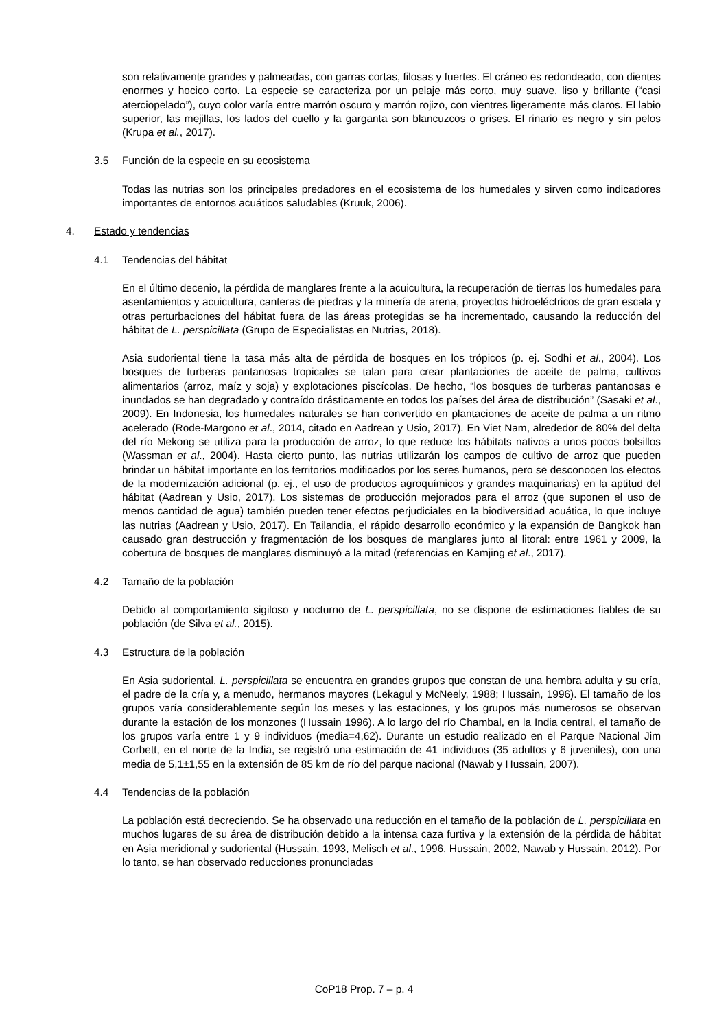son relativamente grandes y palmeadas, con garras cortas, filosas y fuertes. El cráneo es redondeado, con dientes enormes y hocico corto. La especie se caracteriza por un pelaje más corto, muy suave, liso y brillante (“casi aterciopelado”), cuyo color varía entre marrón oscuro y marrón rojizo, con vientres ligeramente más claros. El labio superior, las mejillas, los lados del cuello y la garganta son blancuzcos o grises. El rinario es negro y sin pelos (Krupa et al., 2017).
3.5 Función de la especie en su ecosistema
Todas las nutrias son los principales predadores en el ecosistema de los humedales y sirven como indicadores importantes de entornos acuáticos saludables (Kruuk, 2006).
4. Estado y tendencias
4.1 Tendencias del hábitat
En el último decenio, la pérdida de manglares frente a la acuicultura, la recuperación de tierras los humedales para asentamientos y acuicultura, canteras de piedras y la minería de arena, proyectos hidroeléctricos de gran escala y otras perturbaciones del hábitat fuera de las áreas protegidas se ha incrementado, causando la reducción del hábitat de L. perspicillata (Grupo de Especialistas en Nutrias, 2018).
Asia sudoriental tiene la tasa más alta de pérdida de bosques en los trópicos (p. ej. Sodhi et al., 2004). Los bosques de turberas pantanosas tropicales se talan para crear plantaciones de aceite de palma, cultivos alimentarios (arroz, maíz y soja) y explotaciones piscícolas. De hecho, “los bosques de turberas pantanosas e inundados se han degradado y contraído drásticamente en todos los países del área de distribución” (Sasaki et al., 2009). En Indonesia, los humedales naturales se han convertido en plantaciones de aceite de palma a un ritmo acelerado (Rode-Margono et al., 2014, citado en Aadrean y Usio, 2017). En Viet Nam, alrededor de 80% del delta del río Mekong se utiliza para la producción de arroz, lo que reduce los hábitats nativos a unos pocos bolsillos (Wassman et al., 2004). Hasta cierto punto, las nutrias utilizarán los campos de cultivo de arroz que pueden brindar un hábitat importante en los territorios modificados por los seres humanos, pero se desconocen los efectos de la modernización adicional (p. ej., el uso de productos agroquímicos y grandes maquinarias) en la aptitud del hábitat (Aadrean y Usio, 2017). Los sistemas de producción mejorados para el arroz (que suponen el uso de menos cantidad de agua) también pueden tener efectos perjudiciales en la biodiversidad acuática, lo que incluye las nutrias (Aadrean y Usio, 2017). En Tailandia, el rápido desarrollo económico y la expansión de Bangkok han causado gran destrucción y fragmentación de los bosques de manglares junto al litoral: entre 1961 y 2009, la cobertura de bosques de manglares disminuyó a la mitad (referencias en Kamjing et al., 2017).
4.2 Tamaño de la población
Debido al comportamiento sigiloso y nocturno de L. perspicillata, no se dispone de estimaciones fiables de su población (de Silva et al., 2015).
4.3 Estructura de la población
En Asia sudoriental, L. perspicillata se encuentra en grandes grupos que constan de una hembra adulta y su cría, el padre de la cría y, a menudo, hermanos mayores (Lekagul y McNeely, 1988; Hussain, 1996). El tamaño de los grupos varía considerablemente según los meses y las estaciones, y los grupos más numerosos se observan durante la estación de los monzones (Hussain 1996). A lo largo del río Chambal, en la India central, el tamaño de los grupos varía entre 1 y 9 individuos (media=4,62). Durante un estudio realizado en el Parque Nacional Jim Corbett, en el norte de la India, se registró una estimación de 41 individuos (35 adultos y 6 juveniles), con una media de 5,1±1,55 en la extensión de 85 km de río del parque nacional (Nawab y Hussain, 2007).
4.4 Tendencias de la población
La población está decreciendo. Se ha observado una reducción en el tamaño de la población de L. perspicillata en muchos lugares de su área de distribución debido a la intensa caza furtiva y la extensión de la pérdida de hábitat en Asia meridional y sudoriental (Hussain, 1993, Melisch et al., 1996, Hussain, 2002, Nawab y Hussain, 2012). Por lo tanto, se han observado reducciones pronunciadas
CoP18 Prop. 7 – p. 4